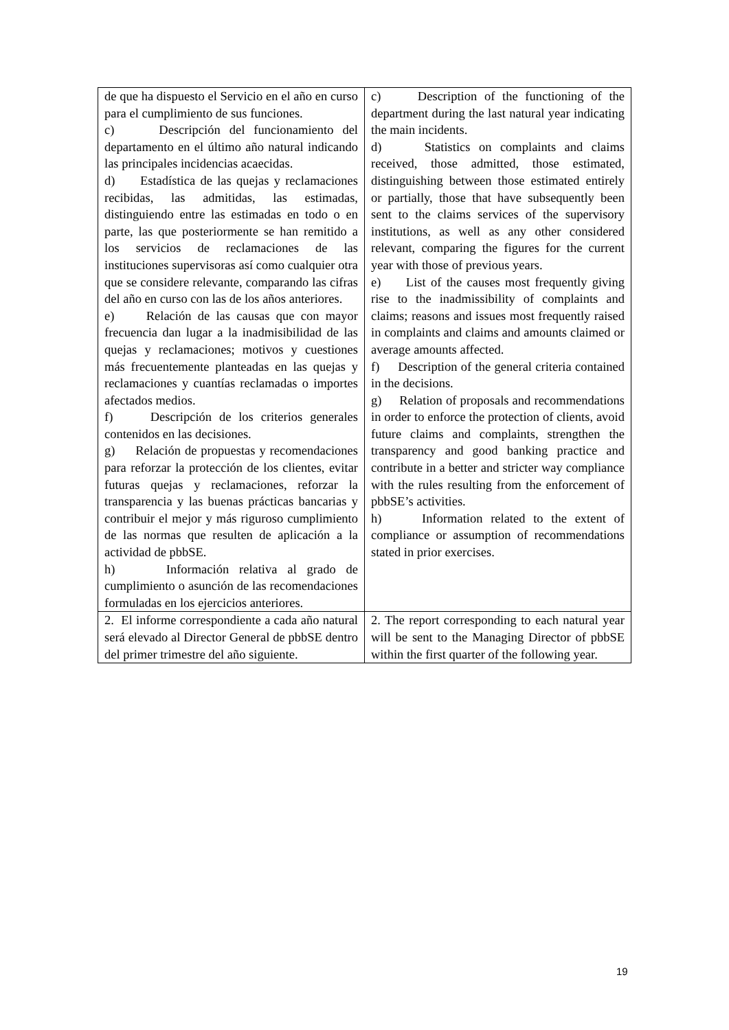| de que ha dispuesto el Servicio en el año en curso para el cumplimiento de sus funciones. c) Descripción del funcionamiento del departamento en el último año natural indicando las principales incidencias acaecidas. d) Estadística de las quejas y reclamaciones recibidas, las admitidas, las estimadas, distinguiendo entre las estimadas en todo o en parte, las que posteriormente se han remitido a los servicios de reclamaciones de las instituciones supervisoras así como cualquier otra que se considere relevante, comparando las cifras del año en curso con las de los años anteriores. e) Relación de las causas que con mayor frecuencia dan lugar a la inadmisibilidad de las quejas y reclamaciones; motivos y cuestiones más frecuentemente planteadas en las quejas y reclamaciones y cuantías reclamadas o importes afectados medios. f) Descripción de los criterios generales contenidos en las decisiones. g) Relación de propuestas y recomendaciones para reforzar la protección de los clientes, evitar futuras quejas y reclamaciones, reforzar la transparencia y las buenas prácticas bancarias y contribuir el mejor y más riguroso cumplimiento de las normas que resulten de aplicación a la actividad de pbbSE. h) Información relativa al grado de cumplimiento o asunción de las recomendaciones formuladas en los ejercicios anteriores. | c) Description of the functioning of the department during the last natural year indicating the main incidents. d) Statistics on complaints and claims received, those admitted, those estimated, distinguishing between those estimated entirely or partially, those that have subsequently been sent to the claims services of the supervisory institutions, as well as any other considered relevant, comparing the figures for the current year with those of previous years. e) List of the causes most frequently giving rise to the inadmissibility of complaints and claims; reasons and issues most frequently raised in complaints and claims and amounts claimed or average amounts affected. f) Description of the general criteria contained in the decisions. g) Relation of proposals and recommendations in order to enforce the protection of clients, avoid future claims and complaints, strengthen the transparency and good banking practice and contribute in a better and stricter way compliance with the rules resulting from the enforcement of pbbSE’s activities. h) Information related to the extent of compliance or assumption of recommendations stated in prior exercises. |
| 2. El informe correspondiente a cada año natural será elevado al Director General de pbbSE dentro del primer trimestre del año siguiente. | 2. The report corresponding to each natural year will be sent to the Managing Director of pbbSE within the first quarter of the following year. |
19